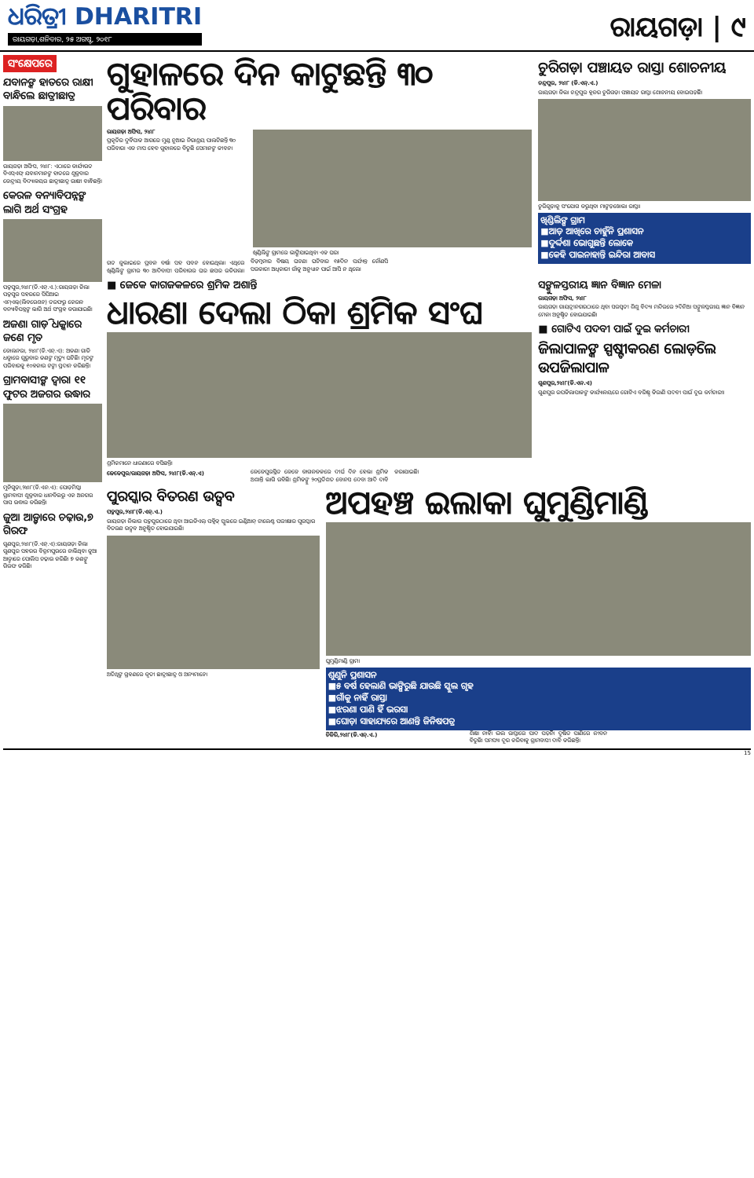ଧରିତ୍ରୀ DHARITRI
ରାୟଗଡ଼ା,ଶନିବାର, ୨୫ ଅଗଷ୍ଟ, ୨୦୧୮
ରାୟଗଡ଼ା | ୯
ସଂକ୍ଷେପରେ
ଯବାନଙ୍କ ହାତରେ ରାକ୍ଷୀ ବାନ୍ଧିଲେ ଛାତ୍ରୀଛାତ୍ର
ରାୟଗଡ଼ା ଅଫିସ, ୨୪।୮: ଏଠାରେ କାର୍ଯ୍ୟରତ ବିଏସ୍‌ଏଫ୍ ଯବାନମାନଙ୍କ ହାତରେ ଶୁକ୍ରବାର କେନ୍ଦ୍ରୀୟ ବିଦ୍ୟାଳୟର ଛାତ୍ରୀଛାତ୍ର ରାକ୍ଷୀ ବାନ୍ଧିଛନ୍ତି।
କେରଳ ବନ୍ୟାବିପନ୍ନଙ୍କ ଲାଗି ଅର୍ଥ ସଂଗ୍ରହ
ପଦ୍ମପୁର,୨୪।୮(ଡି.ଏନ୍.ଏ.):ରାୟଗଡ଼ା ଜିଲା ପଦ୍ମପୁର ସହରରେ ସିପିଆଇ ଏମ୍‌ଏଲ୍(ଲିବରେଶନ) ତରଫରୁ କେରଳ ବନ୍ୟାବିପନ୍ନଙ୍କ ଲାଗି ଅର୍ଥ ସଂଗ୍ରହ କରାଯାଇଛି।
ଅଜଣା ଗାଡ଼ି ଧକ୍କାରେ ଜଣେ ମୃତ
କୋଲନରା, ୨୪।୮(ଡି.ଏନ୍.ଏ): ଅଜଣା ଗାଡି ଧକ୍କାରେ ଗୁରୁବାର ଜଣଙ୍କ ମୃତ୍ୟୁ ଘଟିଛି। ମୃତଙ୍କ ପରିବାରକୁ ୧୦ହଜାର ଟଙ୍କା ପ୍ରଦାନ କରିଛନ୍ତି।
ଗ୍ରାମବାସୀଙ୍କ ଦ୍ୱାରା ୧୧ ଫୁଟର ଅଜଗର ଉଦ୍ଧାର
ମୁନିଗୁଡ଼ା,୨୪।୮(ଡି.ଏନ.ଏ): ପୋଡ଼ିମସ୍କା ଗ୍ରାମବାସୀ ଶୁକ୍ରବାର ଧାନବିଲରୁ ଏକ ଅଜଗର ସାପ ଉଦ୍ଧାର କରିଛନ୍ତି।
ଜୁଆ ଆଡ୍ଡାରେ ଚଢ଼ାଉ,୭ ଗିରଫ
ଗୁଣପୁର,୨୪।୮(ଡି.ଏନ୍.ଏ):ରାୟଗଡ଼ା ଜିଲା ଗୁଣପୁର ସହରର ବିକ୍ରମପୁରରେ ଚାଲିଥିବା ଜୁଆ ଆଡ୍ଡାରେ ପୋଲିସ ଚଢ଼ାଉ କରିଛି। ୭ ଜଣଙ୍କୁ ଗିରଫ କରିଛି।
ଗୁହାଳରେ ଦିନ କାଟୁଛନ୍ତି ୩୦ ପରିବାର
ରାୟଗଡ଼ା ଅଫିସ, ୨୪।୮
ପ୍ରକୃତିର ଦୁର୍ବିପାକ ଆଗରେ ମୁଣ୍ଡ ନୁଆଇ ନିରାଶ୍ରୟ ପାଲଟିଛନ୍ତି ୩୦ ପରିବାର। ଏକ ମାସ ହେବ ଗୁହାଳରେ ବିତୁଛି ସେମାନଙ୍କ ଜୀବନ।
ଖିଣ୍ଡିଲିଙ୍ଗ ଗ୍ରାମରେ ଭାଙ୍ଗିଯାଇଥିବା ଏକ ଘର।
ଗତ ଜୁଲାଇରେ ପ୍ରବଳ ବର୍ଷା ସହ ପବନ ହୋଇଥିଲା। ଏଥିରେ ଖିଣ୍ଡିଲିଙ୍ଗ ଗ୍ରାମର ୩୦ ଆଦିବାସୀ ପରିବାରର ଘର ଛପର ଉଡିଗଲା। ବିଡ଼ମ୍ବନାର ବିଷୟ ଘଟଣା ଘଟିବାର ୧୫ଦିନ ପର୍ଯ୍ୟନ୍ତ କୌଣସି ସରକାରୀ ଅଧିକାରୀ ଗାଁକୁ ଅନୁଧ୍ୟାନ ପାଇଁ ଆସି ନ ଥିଲେ।
ଚୁରିଗଡ଼ା ପଞ୍ଚାୟତ ରାସ୍ତା ଶୋଚନୀୟ
ଚନ୍ଦ୍ରପୁର, ୨୪।୮ (ଡି.ଏନ୍.ଏ.)
ରାୟଗଡ଼ା ଜିଲା ଚନ୍ଦ୍ରପୁର ବ୍ଲକର ଚୁରିଗଡ଼ା ପଞ୍ଚାୟତ ରାସ୍ତା ଶୋଚନୀୟ ହୋଇପଡ଼ିଛି।
ଚୁରିଗୁଡ଼ାକୁ ସଂଯୋଗ କରୁଥିବା ମାଙ୍କଡ଼ଖୋଲା ରାସ୍ତା।
ଖିଣ୍ଡିଲିଙ୍ଗ ଗ୍ରାମ
■ଆଡ଼ ଆଖିରେ ଚାହୁଁନି ପ୍ରଶାସନ
■ଦୁର୍ଦ୍ଦଶା ଭୋଗୁଛନ୍ତି ଲୋକେ
■କେହି ପାଇନାହାନ୍ତି ଇନ୍ଦିରା ଆବାସ
■ ଜେକେ କାଗଜକଳରେ ଶ୍ରମିକ ଅଶାନ୍ତି
ଧାରଣା ଦେଲା ଠିକା ଶ୍ରମିକ ସଂଘ
ଶ୍ରମିକମାନେ ଧାରଣାରେ ବସିଛନ୍ତି।
ଜେକେପୁର/ରାୟଗଡ଼ା ଅଫିସ, ୨୪।୮(ଡି.ଏନ୍.ଏ)
ଜେକେପୁରସ୍ଥିତ ଜେକେ କାଗଜକଳରେ ଦୀର୍ଘ ଦିନ ହେଲା ଶ୍ରମିକ ଅଶାନ୍ତି ଲାଗି ରହିଛି। ଶ୍ରମିକଙ୍କୁ ୨୦ପ୍ରତିଶତ ବୋନସ ଦେବା ଆଦି ଦାବି କରାଯାଇଛି।
ସଙ୍କୁଳସ୍ତରୀୟ ଜ୍ଞାନ ବିଜ୍ଞାନ ମେଳା
ରାୟଗଡ଼ା ଅଫିସ, ୨୪।୮
ରାୟଗଡ଼ା ଗାୟତ୍ରୀନଗରଠାରେ ଥିବା ସରସ୍ୱତୀ ଶିଶୁ ବିଦ୍ୟା ମନ୍ଦିରରେ ୨ଦିନିଆ ସଙ୍କୁଳସ୍ତରୀୟ ଜ୍ଞାନ ବିଜ୍ଞାନ ମେଳା ଅନୁଷ୍ଠିତ ହୋଇଯାଇଛି।
■ ଗୋଟିଏ ପଦବୀ ପାଇଁ ଦୁଇ କର୍ମଚାରୀ
ଜିଲାପାଳଙ୍କ ସ୍ପଷ୍ଟୀକରଣ ଲୋଡ଼ିଲେ ଉପଜିଲାପାଳ
ଗୁଣପୁର,୨୪।୮(ଡି.ଏନ.ଏ)
ଗୁଣପୁର ଉପଜିଲାପାଳଙ୍କ କାର୍ଯ୍ୟାଳୟରେ ଗୋଟିଏ ବରିଷ୍ଠ କିରାଣି ପଦବୀ ପାଇଁ ଦୁଇ କର୍ମଚାରୀ।
ପୁରସ୍କାର ବିତରଣ ଉତ୍ସବ
ପଦ୍ମପୁର,୨୪।୮(ଡି.ଏନ୍.ଏ.)
ରାୟଗଡ଼ା ଜିଲାର ପଦ୍ମପୁରଠାରେ ଥିବା ଆଇଡିଏଲ୍ ପବ୍ଲିକ୍ ସ୍କୁଲରେ ଇଣ୍ଡିଆନ୍ ଟାଲେଣ୍ଟ ପରୀକ୍ଷାର ପୁରସ୍କାର ବିତରଣ ଉତ୍ସବ ଅନୁଷ୍ଠିତ ହୋଇଯାଇଛି।
ଅତିଥିଙ୍କ ଗ୍ରହଣରେ କୃତୀ ଛାତ୍ରୀଛାତ୍ର ଓ ଅନ୍ୟମାନେ।
ଅପହଞ୍ଚ ଇଲାକା ଘୁମୁଣ୍ଡିମାଣ୍ଡି
ଘୁମୁଣ୍ଡିମାଣ୍ଡି ଗ୍ରାମ।
ଶୁଣୁନି ପ୍ରଶାସନ
■୫ ବର୍ଷ ହେଲାଣି ଭାଙ୍ଗିରୁଛି ଯାଉଛି ସ୍କୁଲ ଗୃହ
■ଗାଁକୁ ନାହିଁ ରାସ୍ତା
■ଝରଣା ପାଣି ହିଁ ଭରସା
■ଘୋଡ଼ା ସାହାଯ୍ୟରେ ଆଣନ୍ତି ଜିନିଷପତ୍ର
ଚିକିରି,୨୪।୮(ଡି.ଏନ୍.ଏ.)
ଶିକ୍ଷା ନାହିଁ। ଭଲ ରାସ୍ତାରେ ପାଦ ପଡ଼ିନି। ଦୂଷିତ ପାଣିରେ ଜୀବନ ବିତୁଛି। ସମସ୍ୟା ଦୂର କରିବାକୁ ଗ୍ରାମବାସୀ ଦାବି କରିଛନ୍ତି।
15